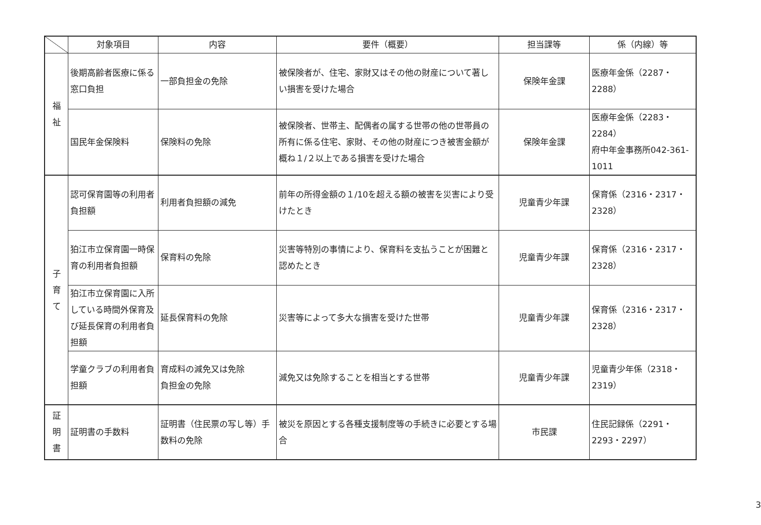| | 対象項目 | 内容 | 要件（概要） | 担当課等 | 係（内線）等 |
| --- | --- | --- | --- | --- | --- |
| 福 祉 | 後期高齢者医療に係る窓口負担 | 一部負担金の免除 | 被保険者が、住宅、家財又はその他の財産について著しい損害を受けた場合 | 保険年金課 | 医療年金係（2287・2288） |
| | 国民年金保険料 | 保険料の免除 | 被保険者、世帯主、配偶者の属する世帯の他の世帯員の所有に係る住宅、家財、その他の財産につき被害金額が概ね１/２以上である損害を受けた場合 | 保険年金課 | 医療年金係（2283・2284） 府中年金事務所042-361-1011 |
| 子 育 て | 認可保育園等の利用者負担額 | 利用者負担額の減免 | 前年の所得金額の１/10を超える額の被害を災害により受けたとき | 児童青少年課 | 保育係（2316・2317・2328） |
| | 狛江市立保育園一時保育の利用者負担額 | 保育料の免除 | 災害等特別の事情により、保育料を支払うことが困難と認めたとき | 児童青少年課 | 保育係（2316・2317・2328） |
| | 狛江市立保育園に入所している時間外保育及び延長保育の利用者負担額 | 延長保育料の免除 | 災害等によって多大な損害を受けた世帯 | 児童青少年課 | 保育係（2316・2317・2328） |
| | 学童クラブの利用者負担額 | 育成料の減免又は免除 負担金の免除 | 減免又は免除することを相当とする世帯 | 児童青少年課 | 児童青少年係（2318・2319） |
| 証 明 書 | 証明書の手数料 | 証明書（住民票の写し等）手数料の免除 | 被災を原因とする各種支援制度等の手続きに必要とする場合 | 市民課 | 住民記録係（2291・2293・2297） |
3